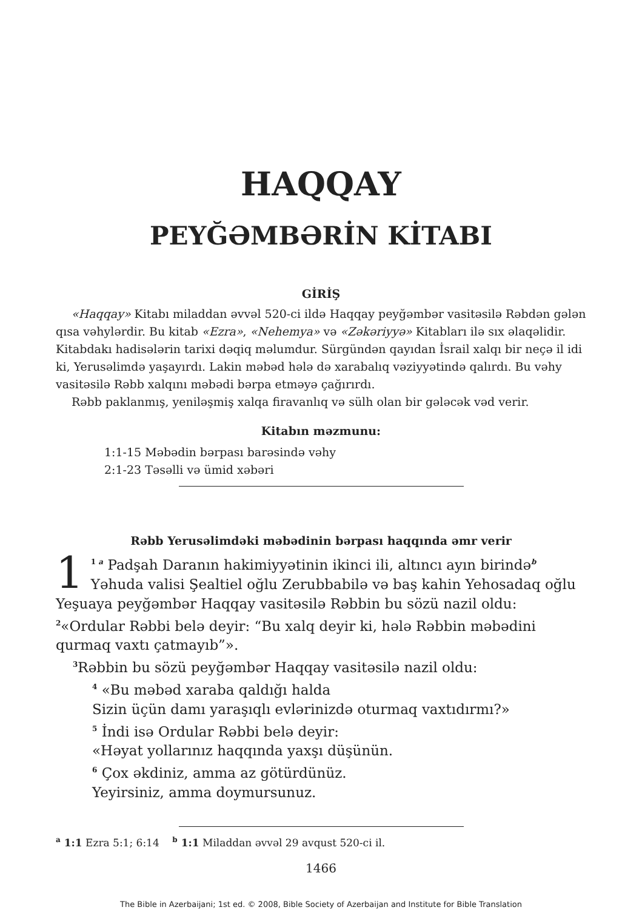HAQQAY
PEYĞƏMBƏRİN KİTABI
GİRİŞ
«Haqqay» Kitabı miladdan əvvəl 520-ci ildə Haqqay peyğəmbər vasitəsilə Rəbdən gələn qısa vəhylərdir. Bu kitab «Ezra», «Nehemya» və «Zəkəriyyə» Kitabları ilə sıx əlaqəlidir. Kitabdakı hadisələrin tarixi dəqiq məlumdur. Sürgündən qayıdan İsrail xalqı bir neçə il idi ki, Yerusəlimdə yaşayırdı. Lakin məbəd hələ də xarabalıq vəziyyətində qalırdı. Bu vəhy vasitəsilə Rəbb xalqını məbədi bərpa etməyə çağırırdı.
Rəbb paklanmış, yeniləşmiş xalqa firavanlıq və sülh olan bir gələcək vəd verir.
Kitabın məzmunu:
1:1-15 Məbədin bərpası barəsində vəhy
2:1-23 Təsəlli və ümid xəbəri
Rəbb Yerusəlimdəki məbədinin bərpası haqqında əmr verir
1<sup>1 a</sup> Padşah Daranın hakimiyyətinin ikinci ili, altıncı ayın birində<sup>b</sup> Yəhuda valisi Şealtiel oğlu Zerubbabilə və baş kahin Yehosadaq oğlu Yeşuaya peyğəmbər Haqqay vasitəsilə Rəbbin bu sözü nazil oldu: <sup>2</sup>«Ordular Rəbbi belə deyir: “Bu xalq deyir ki, hələ Rəbbin məbədini qurmaq vaxtı çatmayıb”».
<sup>3</sup> Rəbbin bu sözü peyğəmbər Haqqay vasitəsilə nazil oldu:
<sup>4</sup> «Bu məbəd xaraba qaldığı halda
Sizin üçün damı yaraşıqlı evlərinizdə oturmaq vaxtıdırmı?»
<sup>5</sup> İndi isə Ordular Rəbbi belə deyir:
«Həyat yollarınız haqqında yaxşı düşünün.
<sup>6</sup> Çox əkdiniz, amma az götürdünüz.
Yeyirsiniz, amma doymursunuz.
<sup>a</sup> 1:1 Ezra 5:1; 6:14 <sup>b</sup> 1:1 Miladdan əvvəl 29 avqust 520-ci il.
1466
The Bible in Azerbaijani; 1st ed. © 2008, Bible Society of Azerbaijan and Institute for Bible Translation